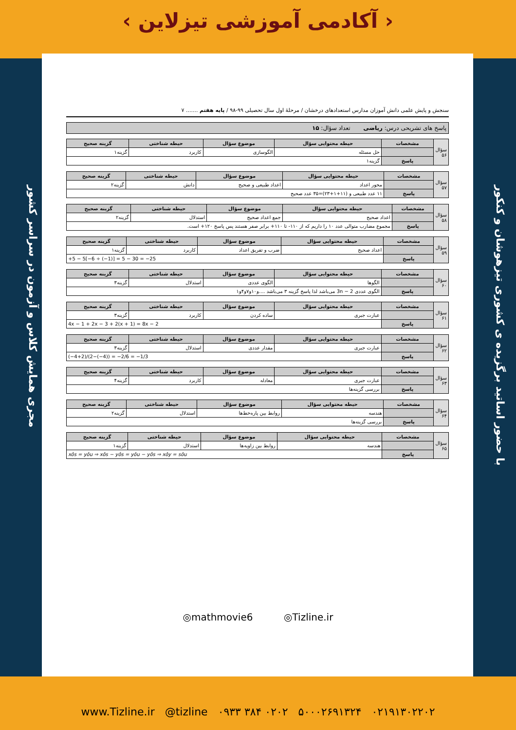‹ آکادمی آموزشی تیزلاین ›
با حضور اساتید برگزیده ی کشوری تیزهوشان و کنکور
مجری همایش کلاس و آزمون در سراسر کشور
سنجش و پایش علمی دانش آموزان مدارس استعدادهای درخشان / مرحلهٔ اول سال تحصیلی ۹۹-۹۸ / پایه هفتم ....... ۷
پاسخ های تشریحی درس: ریاضی تعداد سؤال: ۱۵
| سؤال ۵۶ | مشخصات | حیطه محتوایی سؤال | موضوع سؤال | حیطه شناختی | گزینه صحیح |
| | | حل مسئله | الگوسازی | کاربرد | گزینه۱ |
| | پاسخ | گزینه۱ | | | |
| سؤال ۵۷ | مشخصات | حیطه محتوایی سؤال | موضوع سؤال | حیطه شناختی | گزینه صحیح |
| | | محور اعداد | اعداد طبیعی و صحیح | دانش | گزینه۲ |
| | پاسخ | ۱۱ عدد طبیعی و (۱۱+۱+۲۳)=۳۵ عدد صحیح | | | |
| سؤال ۵۸ | مشخصات | حیطه محتوایی سؤال | موضوع سؤال | حیطه شناختی | گزینه صحیح |
| | | اعداد صحیح | جمع اعداد صحیح | استدلال | گزینه۲ |
| | پاسخ | مجموع مضارب متوالی عدد ۱۰ را داریم که از ۱۱۰- تا ۱۱۰+ برابر صفر هستند پس پاسخ ۱۲۰+ است. | | | |
| سؤال ۵۹ | مشخصات | حیطه محتوایی سؤال | موضوع سؤال | حیطه شناختی | گزینه صحیح |
| | | اعداد صحیح | ضرب و تفریق اعداد | کاربرد | گزینه۱ |
| | پاسخ | +5 − 5[−6 ÷ (−1)] = 5 − 30 = −25 | | | |
| سؤال ۶۰ | مشخصات | حیطه محتوایی سؤال | موضوع سؤال | حیطه شناختی | گزینه صحیح |
| | | الگوها | الگوی عددی | استدلال | گزینه۳ |
| | پاسخ | الگوی عددی 3n − 2 می‌باشد لذا پاسخ گزینه ۳ می‌باشد ....و۱۰و۷و۴و۱ | | | |
| سؤال ۶۱ | مشخصات | حیطه محتوایی سؤال | موضوع سؤال | حیطه شناختی | گزینه صحیح |
| | | عبارت جبری | ساده کردن | کاربرد | گزینه۳ |
| | پاسخ | 4x − 1 + 2x − 3 + 2(x + 1) = 8x − 2 | | | |
| سؤال ۶۲ | مشخصات | حیطه محتوایی سؤال | موضوع سؤال | حیطه شناختی | گزینه صحیح |
| | | عبارت جبری | مقدار عددی | استدلال | گزینه۳ |
| | پاسخ | (−4+2)/(2−(−4)) = −2/6 = −1/3 | | | |
| سؤال ۶۳ | مشخصات | حیطه محتوایی سؤال | موضوع سؤال | حیطه شناختی | گزینه صحیح |
| | | عبارت جبری | معادله | کاربرد | گزینه۴ |
| | پاسخ | بررسی گزینه‌ها | | | |
| سؤال ۶۴ | مشخصات | حیطه محتوایی سؤال | موضوع سؤال | حیطه شناختی | گزینه صحیح |
| | | هندسه | روابط بین پاره‌خط‌ها | استدلال | گزینه۲ |
| | پاسخ | بررسی گزینه‌ها | | | |
| سؤال ۶۵ | مشخصات | حیطه محتوایی سؤال | موضوع سؤال | حیطه شناختی | گزینه صحیح |
| | | هندسه | روابط بین زاویه‌ها | استدلال | گزینه۱ |
| | پاسخ | xôs = yôu ⇒ xôs − yôs = yôu − yôs ⇒ xôy = sôu | | | |
◎mathmovie6 ◎Tizline.ir
www.Tizline.ir @tizline ۰۹۳۳ ۳۸۴ ۰۲۰۲ ۵۰۰۰۲۶۹۱۳۲۴ ۰۲۱۹۱۳۰۲۲۰۲